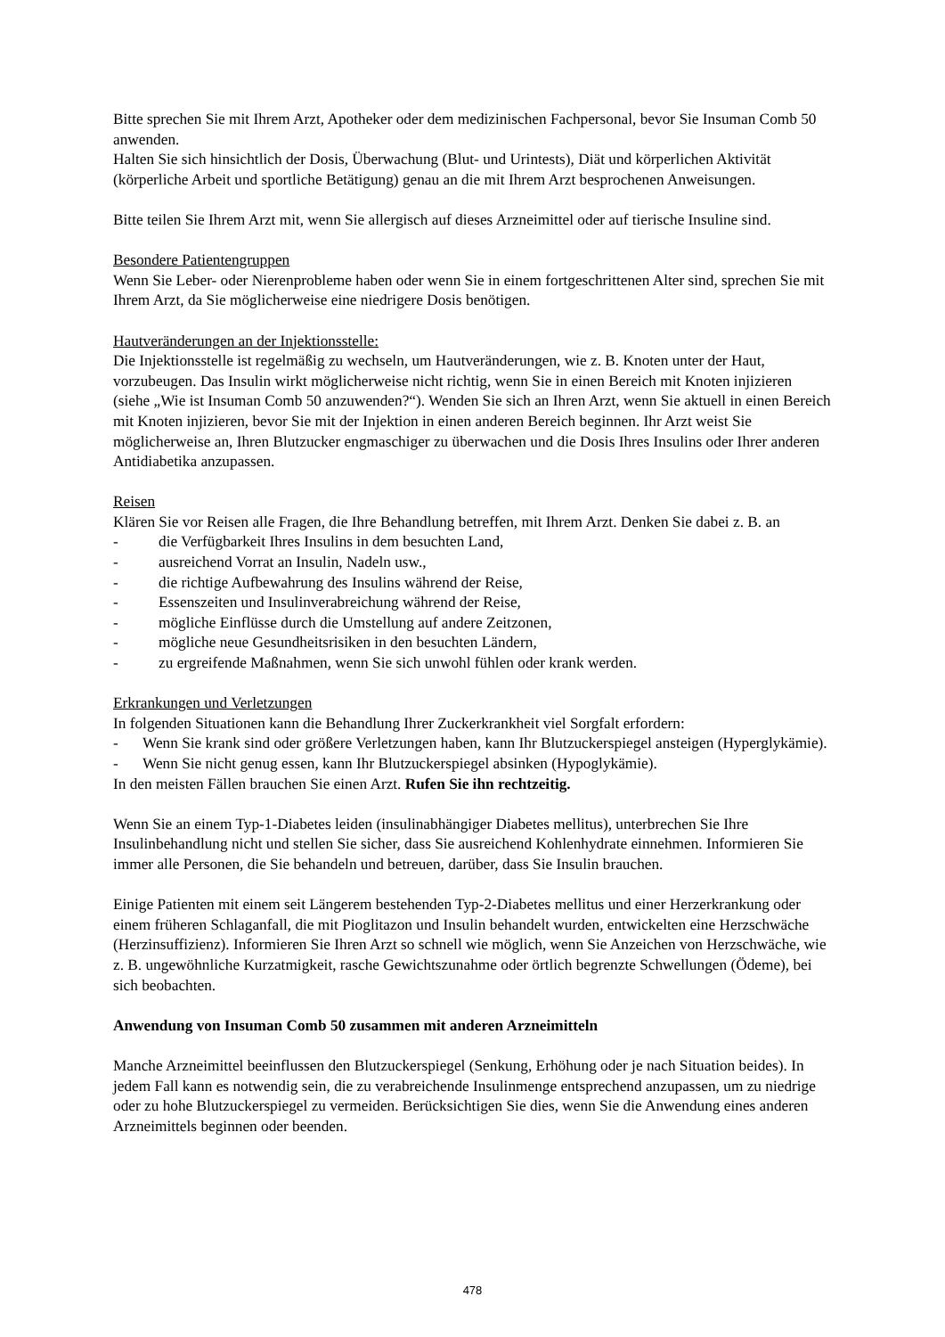Bitte sprechen Sie mit Ihrem Arzt, Apotheker oder dem medizinischen Fachpersonal, bevor Sie Insuman Comb 50 anwenden.
Halten Sie sich hinsichtlich der Dosis, Überwachung (Blut- und Urintests), Diät und körperlichen Aktivität (körperliche Arbeit und sportliche Betätigung) genau an die mit Ihrem Arzt besprochenen Anweisungen.
Bitte teilen Sie Ihrem Arzt mit, wenn Sie allergisch auf dieses Arzneimittel oder auf tierische Insuline sind.
Besondere Patientengruppen
Wenn Sie Leber- oder Nierenprobleme haben oder wenn Sie in einem fortgeschrittenen Alter sind, sprechen Sie mit Ihrem Arzt, da Sie möglicherweise eine niedrigere Dosis benötigen.
Hautveränderungen an der Injektionsstelle:
Die Injektionsstelle ist regelmäßig zu wechseln, um Hautveränderungen, wie z. B. Knoten unter der Haut, vorzubeugen. Das Insulin wirkt möglicherweise nicht richtig, wenn Sie in einen Bereich mit Knoten injizieren (siehe „Wie ist Insuman Comb 50 anzuwenden?“). Wenden Sie sich an Ihren Arzt, wenn Sie aktuell in einen Bereich mit Knoten injizieren, bevor Sie mit der Injektion in einen anderen Bereich beginnen. Ihr Arzt weist Sie möglicherweise an, Ihren Blutzucker engmaschiger zu überwachen und die Dosis Ihres Insulins oder Ihrer anderen Antidiabetika anzupassen.
Reisen
Klären Sie vor Reisen alle Fragen, die Ihre Behandlung betreffen, mit Ihrem Arzt. Denken Sie dabei z. B. an
- die Verfügbarkeit Ihres Insulins in dem besuchten Land,
- ausreichend Vorrat an Insulin, Nadeln usw.,
- die richtige Aufbewahrung des Insulins während der Reise,
- Essenszeiten und Insulinverabreichung während der Reise,
- mögliche Einflüsse durch die Umstellung auf andere Zeitzonen,
- mögliche neue Gesundheitsrisiken in den besuchten Ländern,
- zu ergreifende Maßnahmen, wenn Sie sich unwohl fühlen oder krank werden.
Erkrankungen und Verletzungen
In folgenden Situationen kann die Behandlung Ihrer Zuckerkrankheit viel Sorgfalt erfordern:
- Wenn Sie krank sind oder größere Verletzungen haben, kann Ihr Blutzuckerspiegel ansteigen (Hyperglykämie).
- Wenn Sie nicht genug essen, kann Ihr Blutzuckerspiegel absinken (Hypoglykämie).
In den meisten Fällen brauchen Sie einen Arzt. Rufen Sie ihn rechtzeitig.
Wenn Sie an einem Typ-1-Diabetes leiden (insulinabhängiger Diabetes mellitus), unterbrechen Sie Ihre Insulinbehandlung nicht und stellen Sie sicher, dass Sie ausreichend Kohlenhydrate einnehmen. Informieren Sie immer alle Personen, die Sie behandeln und betreuen, darüber, dass Sie Insulin brauchen.
Einige Patienten mit einem seit Längerem bestehenden Typ-2-Diabetes mellitus und einer Herzerkrankung oder einem früheren Schlaganfall, die mit Pioglitazon und Insulin behandelt wurden, entwickelten eine Herzschwäche (Herzinsuffizienz). Informieren Sie Ihren Arzt so schnell wie möglich, wenn Sie Anzeichen von Herzschwäche, wie z. B. ungewöhnliche Kurzatmigkeit, rasche Gewichtszunahme oder örtlich begrenzte Schwellungen (Ödeme), bei sich beobachten.
Anwendung von Insuman Comb 50 zusammen mit anderen Arzneimitteln
Manche Arzneimittel beeinflussen den Blutzuckerspiegel (Senkung, Erhöhung oder je nach Situation beides). In jedem Fall kann es notwendig sein, die zu verabreichende Insulinmenge entsprechend anzupassen, um zu niedrige oder zu hohe Blutzuckerspiegel zu vermeiden. Berücksichtigen Sie dies, wenn Sie die Anwendung eines anderen Arzneimittels beginnen oder beenden.
478